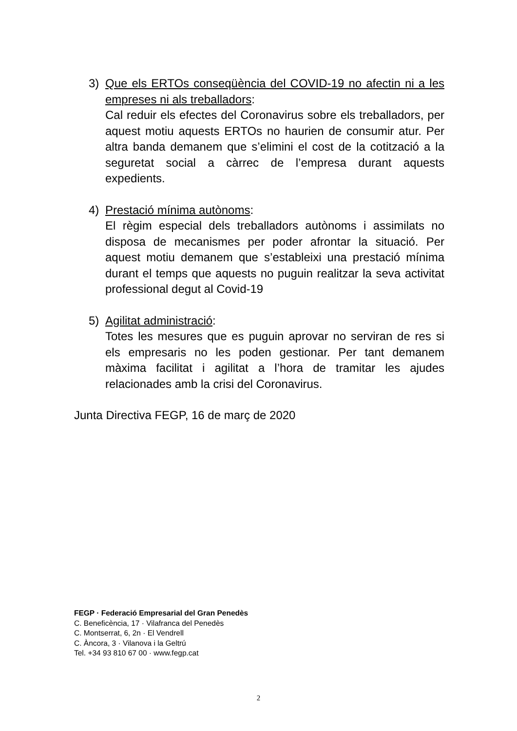3) Que els ERTOs conseqüència del COVID-19 no afectin ni a les empreses ni als treballadors:
Cal reduir els efectes del Coronavirus sobre els treballadors, per aquest motiu aquests ERTOs no haurien de consumir atur. Per altra banda demanem que s’elimini el cost de la cotització a la seguretat social a càrrec de l’empresa durant aquests expedients.
4) Prestació mínima autònoms:
El règim especial dels treballadors autònoms i assimilats no disposa de mecanismes per poder afrontar la situació. Per aquest motiu demanem que s’estableixi una prestació mínima durant el temps que aquests no puguin realitzar la seva activitat professional degut al Covid-19
5) Agilitat administració:
Totes les mesures que es puguin aprovar no serviran de res si els empresaris no les poden gestionar. Per tant demanem màxima facilitat i agilitat a l’hora de tramitar les ajudes relacionades amb la crisi del Coronavirus.
Junta Directiva FEGP, 16 de març de 2020
FEGP · Federació Empresarial del Gran Penedès
C. Beneficència, 17 · Vilafranca del Penedès
C. Montserrat, 6, 2n · El Vendrell
C. Àncora, 3 · Vilanova i la Geltrú
Tel. +34 93 810 67 00 · www.fegp.cat
2